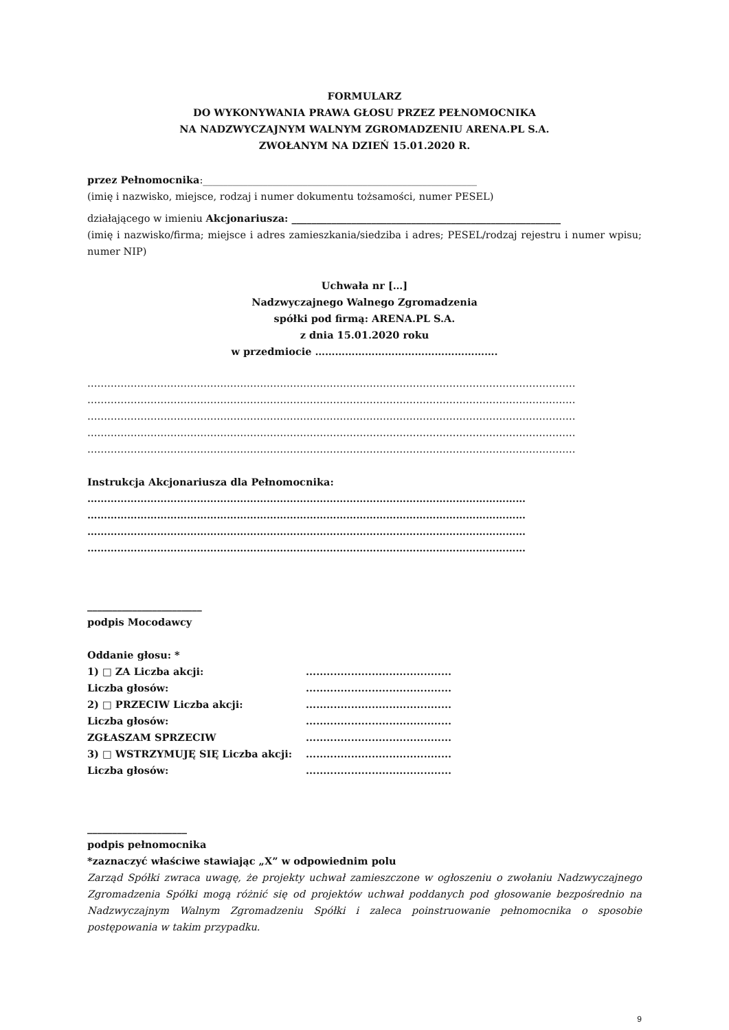FORMULARZ
DO WYKONYWANIA PRAWA GŁOSU PRZEZ PEŁNOMOCNIKA
NA NADZWYCZAJNYM WALNYM ZGROMADZENIU ARENA.PL S.A.
ZWOŁANYM NA DZIEŃ 15.01.2020 R.
przez Pełnomocnika:_______________________________________________________
(imię i nazwisko, miejsce, rodzaj i numer dokumentu tożsamości, numer PESEL)
działającego w imieniu Akcjonariusza: ______________________________________________________
(imię i nazwisko/firma; miejsce i adres zamieszkania/siedziba i adres; PESEL/rodzaj rejestru i numer wpisu; numer NIP)
Uchwała nr […]
Nadzwyczajnego Walnego Zgromadzenia
spółki pod firmą: ARENA.PL S.A.
z dnia 15.01.2020 roku
w przedmiocie ……………………………………………….
…………………………………………………………………………………………………………………………………
…………………………………………………………………………………………………………………………………
…………………………………………………………………………………………………………………………………
…………………………………………………………………………………………………………………………………
…………………………………………………………………………………………………………………………………
Instrukcja Akcjonariusza dla Pełnomocnika:
……………………………………………………………………………………………………………………
……………………………………………………………………………………………………………………
……………………………………………………………………………………………………………………
……………………………………………………………………………………………………………………
_______________________
podpis Mocodawcy
Oddanie głosu: *
| 1) □ ZA Liczba akcji: | .......................................... |
| Liczba głosów: | .......................................... |
| 2) □ PRZECIW Liczba akcji: | .......................................... |
| Liczba głosów: | .......................................... |
| ZGŁASZAM SPRZECIW | .......................................... |
| 3) □ WSTRZYMUJĘ SIĘ Liczba akcji: | .......................................... |
| Liczba głosów: | .......................................... |
____________________
podpis pełnomocnika
*zaznaczyć właściwe stawiając „X” w odpowiednim polu
Zarząd Spółki zwraca uwagę, że projekty uchwał zamieszczone w ogłoszeniu o zwołaniu Nadzwyczajnego Zgromadzenia Spółki mogą różnić się od projektów uchwał poddanych pod głosowanie bezpośrednio na Nadzwyczajnym Walnym Zgromadzeniu Spółki i zaleca poinstruowanie pełnomocnika o sposobie postępowania w takim przypadku.
9